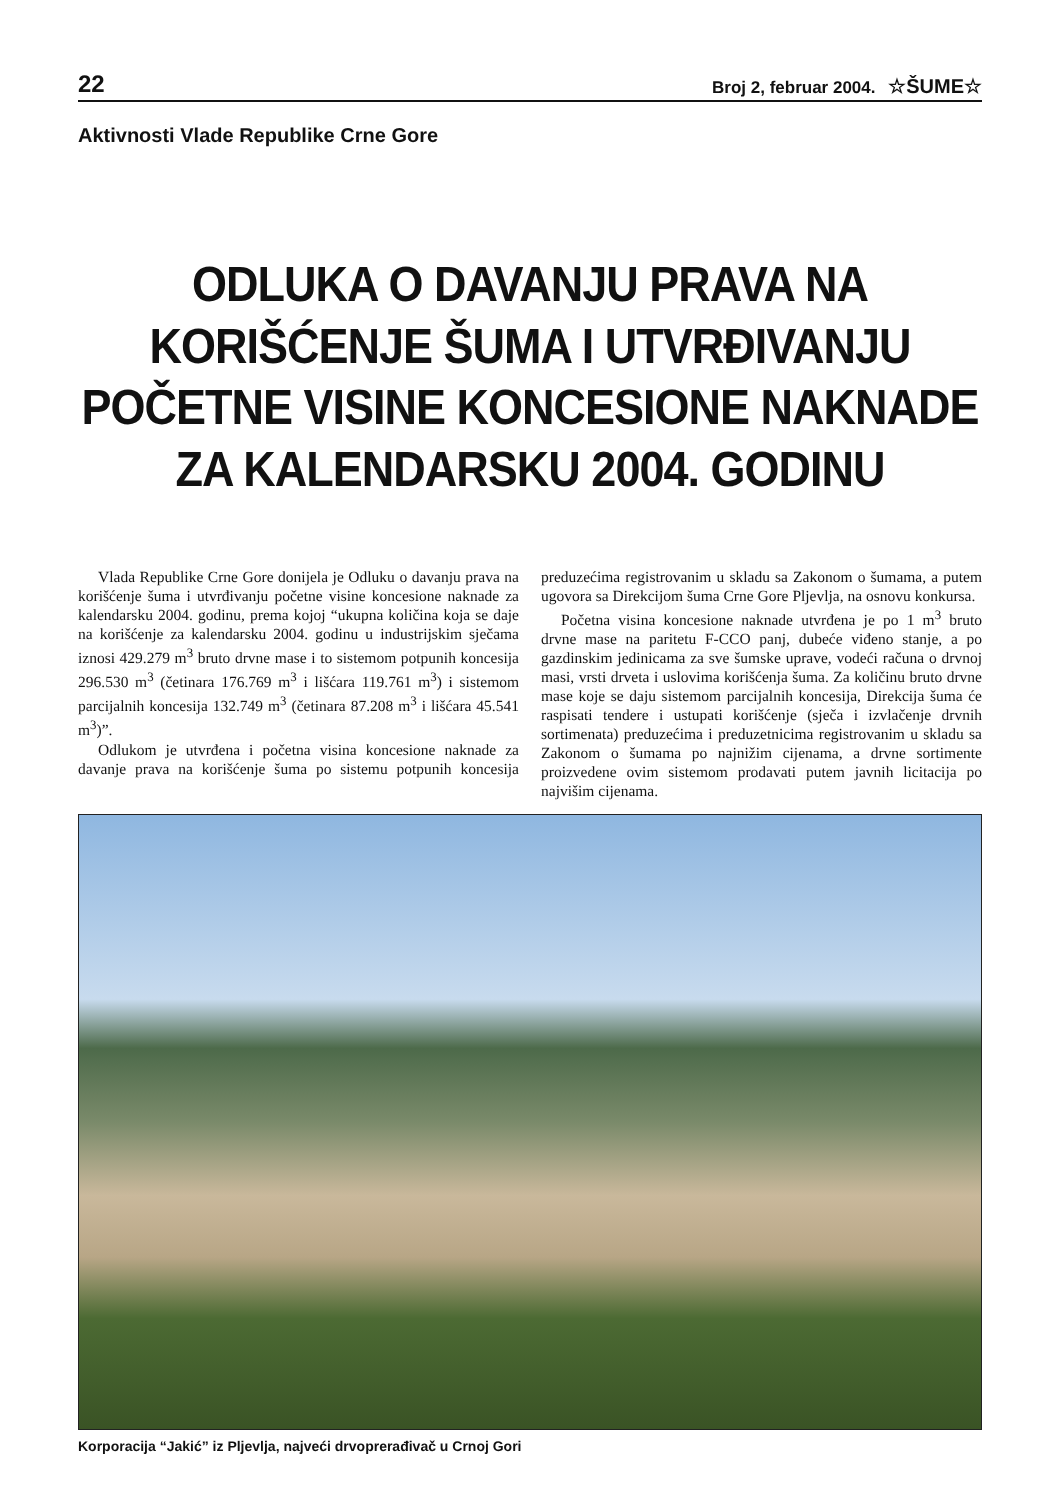22 Broj 2, februar 2004. ☆ŠUME☆
Aktivnosti Vlade Republike Crne Gore
ODLUKA O DAVANJU PRAVA NA KORIŠĆENJE ŠUMA I UTVRĐIVANJU POČETNE VISINE KONCESIONE NAKNADE ZA KALENDARSKU 2004. GODINU
Vlada Republike Crne Gore donijela je Odluku o davanju prava na korišćenje šuma i utvrđivanju početne visine koncesione naknade za kalendarsku 2004. godinu, prema kojoj “ukupna količina koja se daje na korišćenje za kalendarsku 2004. godinu u industrijskim sječama iznosi 429.279 m<sup>3</sup> bruto drvne mase i to sistemom potpunih koncesija 296.530 m<sup>3</sup> (četinara 176.769 m<sup>3</sup> i lišćara 119.761 m<sup>3</sup>) i sistemom parcijalnih koncesija 132.749 m<sup>3</sup> (četinara 87.208 m<sup>3</sup> i lišćara 45.541 m<sup>3</sup>)”.
Odlukom je utvrđena i početna visina koncesione naknade za davanje prava na korišćenje šuma po sistemu potpunih koncesija preduzećima registrovanim u skladu sa Zakonom o šumama, a putem ugovora sa Direkcijom šuma Crne Gore Pljevlja, na osnovu konkursa.
Početna visina koncesione naknade utvrđena je po 1 m<sup>3</sup> bruto drvne mase na paritetu F-CCO panj, dubeće viđeno stanje, a po gazdinskim jedinicama za sve šumske uprave, vodeći računa o drvnoj masi, vrsti drveta i uslovima korišćenja šuma. Za količinu bruto drvne mase koje se daju sistemom parcijalnih koncesija, Direkcija šuma će raspisati tendere i ustupati korišćenje (sječa i izvlačenje drvnih sortimenata) preduzećima i preduzetnicima registrovanim u skladu sa Zakonom o šumama po najnižim cijenama, a drvne sortimente proizvedene ovim sistemom prodavati putem javnih licitacija po najvišim cijenama.
Korporacija “Jakić” iz Pljevlja, najveći drvoprerađivač u Crnoj Gori